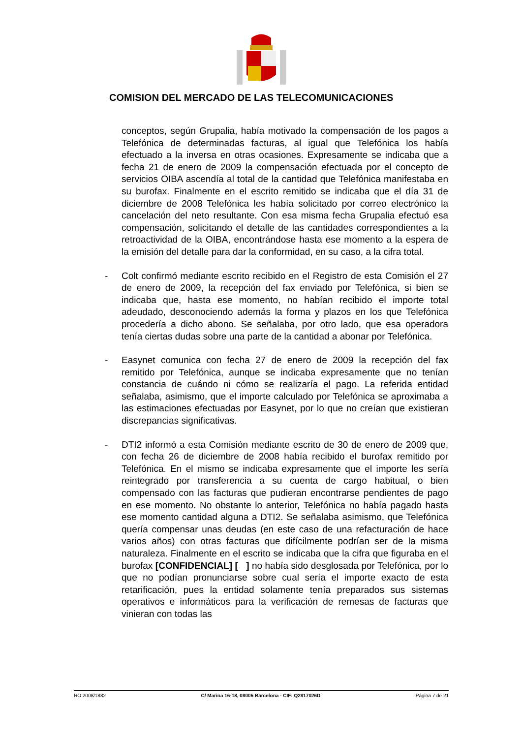COMISION DEL MERCADO DE LAS TELECOMUNICACIONES
conceptos, según Grupalia, había motivado la compensación de los pagos a Telefónica de determinadas facturas, al igual que Telefónica los había efectuado a la inversa en otras ocasiones. Expresamente se indicaba que a fecha 21 de enero de 2009 la compensación efectuada por el concepto de servicios OIBA ascendía al total de la cantidad que Telefónica manifestaba en su burofax. Finalmente en el escrito remitido se indicaba que el día 31 de diciembre de 2008 Telefónica les había solicitado por correo electrónico la cancelación del neto resultante. Con esa misma fecha Grupalia efectuó esa compensación, solicitando el detalle de las cantidades correspondientes a la retroactividad de la OIBA, encontrándose hasta ese momento a la espera de la emisión del detalle para dar la conformidad, en su caso, a la cifra total.
- Colt confirmó mediante escrito recibido en el Registro de esta Comisión el 27 de enero de 2009, la recepción del fax enviado por Telefónica, si bien se indicaba que, hasta ese momento, no habían recibido el importe total adeudado, desconociendo además la forma y plazos en los que Telefónica procedería a dicho abono. Se señalaba, por otro lado, que esa operadora tenía ciertas dudas sobre una parte de la cantidad a abonar por Telefónica.
- Easynet comunica con fecha 27 de enero de 2009 la recepción del fax remitido por Telefónica, aunque se indicaba expresamente que no tenían constancia de cuándo ni cómo se realizaría el pago. La referida entidad señalaba, asimismo, que el importe calculado por Telefónica se aproximaba a las estimaciones efectuadas por Easynet, por lo que no creían que existieran discrepancias significativas.
- DTI2 informó a esta Comisión mediante escrito de 30 de enero de 2009 que, con fecha 26 de diciembre de 2008 había recibido el burofax remitido por Telefónica. En el mismo se indicaba expresamente que el importe les sería reintegrado por transferencia a su cuenta de cargo habitual, o bien compensado con las facturas que pudieran encontrarse pendientes de pago en ese momento. No obstante lo anterior, Telefónica no había pagado hasta ese momento cantidad alguna a DTI2. Se señalaba asimismo, que Telefónica quería compensar unas deudas (en este caso de una refacturación de hace varios años) con otras facturas que difícilmente podrían ser de la misma naturaleza. Finalmente en el escrito se indicaba que la cifra que figuraba en el burofax [CONFIDENCIAL] [ ] no había sido desglosada por Telefónica, por lo que no podían pronunciarse sobre cual sería el importe exacto de esta retarificación, pues la entidad solamente tenía preparados sus sistemas operativos e informáticos para la verificación de remesas de facturas que vinieran con todas las
RO 2008/1882 C/ Marina 16-18, 08005 Barcelona - CIF: Q2817026D Página 7 de 21